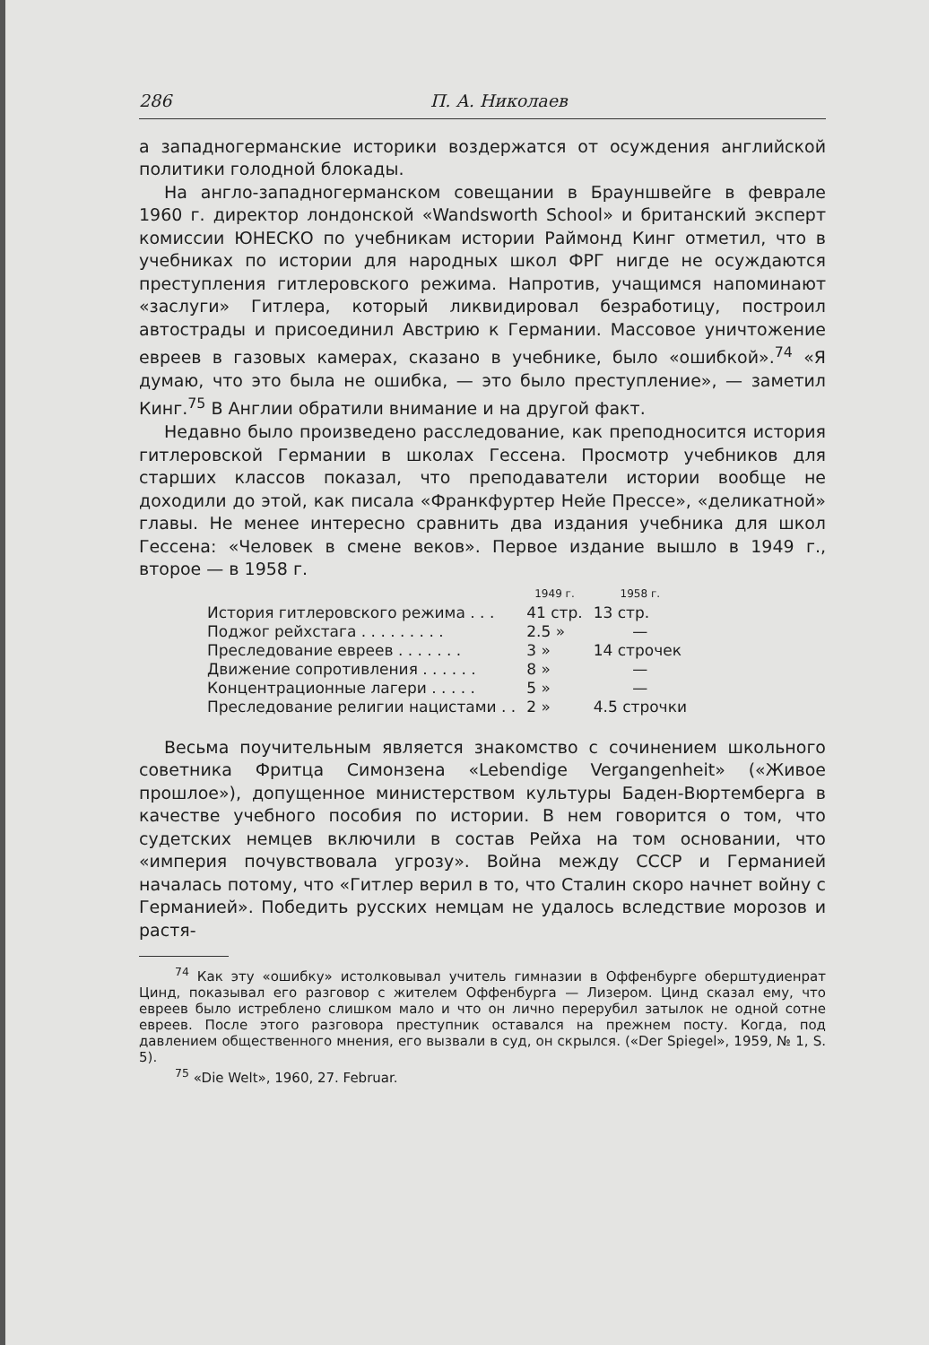286 П. А. Николаев
а западногерманские историки воздержатся от осуждения английской политики голодной блокады.
На англо-западногерманском совещании в Брауншвейге в феврале 1960 г. директор лондонской «Wandsworth School» и британский эксперт комиссии ЮНЕСКО по учебникам истории Раймонд Кинг отметил, что в учебниках по истории для народных школ ФРГ нигде не осуждаются преступления гитлеровского режима. Напротив, учащимся напоминают «заслуги» Гитлера, который ликвидировал безработицу, построил автострады и присоединил Австрию к Германии. Массовое уничтожение евреев в газовых камерах, сказано в учебнике, было «ошибкой».<sup>74</sup> «Я думаю, что это была не ошибка, — это было преступление», — заметил Кинг.<sup>75</sup> В Англии обратили внимание и на другой факт.
Недавно было произведено расследование, как преподносится история гитлеровской Германии в школах Гессена. Просмотр учебников для старших классов показал, что преподаватели истории вообще не доходили до этой, как писала «Франкфуртер Нейе Прессе», «деликатной» главы. Не менее интересно сравнить два издания учебника для школ Гессена: «Человек в смене веков». Первое издание вышло в 1949 г., второе — в 1958 г.
| | 1949 г. | 1958 г. |
| --- | --- | --- |
| История гитлеровского режима . . . | 41 стр. | 13 стр. |
| Поджог рейхстага . . . . . . . . . | 2.5 » | — |
| Преследование евреев . . . . . . . | 3 » | 14 строчек |
| Движение сопротивления . . . . . . | 8 » | — |
| Концентрационные лагери . . . . . | 5 » | — |
| Преследование религии нацистами . . | 2 » | 4.5 строчки |
Весьма поучительным является знакомство с сочинением школьного советника Фритца Симонзена «Lebendige Vergangenheit» («Живое прошлое»), допущенное министерством культуры Баден-Вюртемберга в качестве учебного пособия по истории. В нем говорится о том, что судетских немцев включили в состав Рейха на том основании, что «империя почувствовала угрозу». Война между СССР и Германией началась потому, что «Гитлер верил в то, что Сталин скоро начнет войну с Германией». Победить русских немцам не удалось вследствие морозов и растя-
<sup>74</sup> Как эту «ошибку» истолковывал учитель гимназии в Оффенбурге оберштудиенрат Цинд, показывал его разговор с жителем Оффенбурга — Лизером. Цинд сказал ему, что евреев было истреблено слишком мало и что он лично перерубил затылок не одной сотне евреев. После этого разговора преступник оставался на прежнем посту. Когда, под давлением общественного мнения, его вызвали в суд, он скрылся. («Der Spiegel», 1959, № 1, S. 5).
<sup>75</sup> «Die Welt», 1960, 27. Februar.